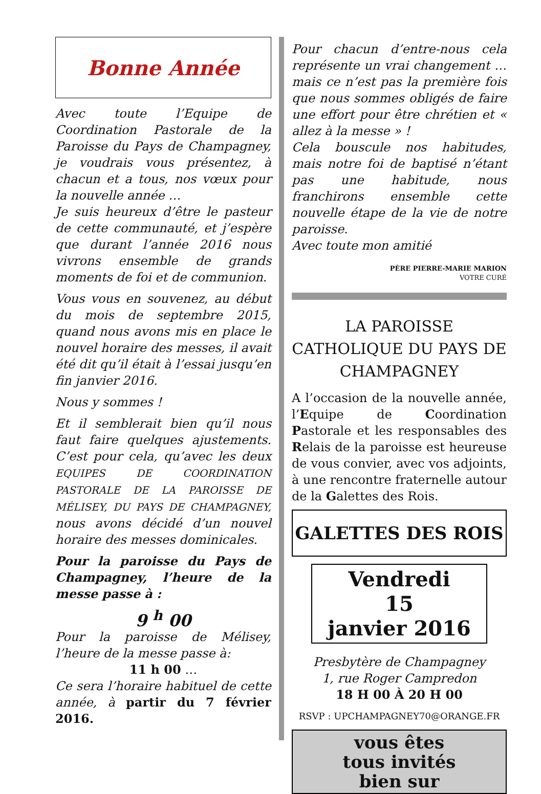Bonne Année
Avec toute l’Equipe de Coordination Pastorale de la Paroisse du Pays de Champagney, je voudrais vous présentez, à chacun et a tous, nos vœux pour la nouvelle année …
Je suis heureux d’être le pasteur de cette communauté, et j’espère que durant l’année 2016 nous vivrons ensemble de grands moments de foi et de communion.
Vous vous en souvenez, au début du mois de septembre 2015, quand nous avons mis en place le nouvel horaire des messes, il avait été dit qu’il était à l’essai jusqu’en fin janvier 2016.
Nous y sommes !
Et il semblerait bien qu’il nous faut faire quelques ajustements. C’est pour cela, qu’avec les deux EQUIPES DE COORDINATION PASTORALE DE LA PAROISSE DE MÉLISEY, DU PAYS DE CHAMPAGNEY, nous avons décidé d’un nouvel horaire des messes dominicales.
Pour la paroisse du Pays de Champagney, l’heure de la messe passe à :
9 <sup>h</sup> 00
Pour la paroisse de Mélisey, l’heure de la messe passe à:
11 h 00 …
Ce sera l’horaire habituel de cette année, à partir du 7 février 2016.
Pour chacun d’entre-nous cela représente un vrai changement … mais ce n’est pas la première fois que nous sommes obligés de faire une effort pour être chrétien et « allez à la messe » !
Cela bouscule nos habitudes, mais notre foi de baptisé n’étant pas une habitude, nous franchirons ensemble cette nouvelle étape de la vie de notre paroisse.
Avec toute mon amitié
PÈRE PIERRE-MARIE MARION
VOTRE CURÉ
LA PAROISSE CATHOLIQUE DU PAYS DE CHAMPAGNEY
A l’occasion de la nouvelle année, l’Equipe de Coordination Pastorale et les responsables des Relais de la paroisse est heureuse de vous convier, avec vos adjoints, à une rencontre fraternelle autour de la Galettes des Rois.
GALETTES DES ROIS
Vendredi
15
janvier 2016
Presbytère de Champagney
1, rue Roger Campredon
18 H 00 À 20 H 00
RSVP : UPCHAMPAGNEY70@ORANGE.FR
vous êtes
tous invités
bien sur